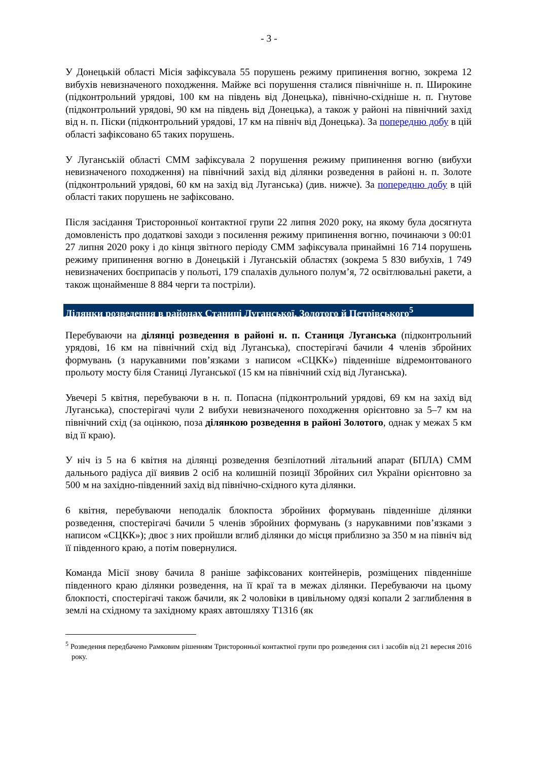- 3 -
У Донецькій області Місія зафіксувала 55 порушень режиму припинення вогню, зокрема 12 вибухів невизначеного походження. Майже всі порушення сталися північніше н. п. Широкине (підконтрольний урядові, 100 км на південь від Донецька), північно-східніше н. п. Гнутове (підконтрольний урядові, 90 км на південь від Донецька), а також у районі на північний захід від н. п. Піски (підконтрольний урядові, 17 км на північ від Донецька). За попередню добу в цій області зафіксовано 65 таких порушень.
У Луганській області СММ зафіксувала 2 порушення режиму припинення вогню (вибухи невизначеного походження) на північний захід від ділянки розведення в районі н. п. Золоте (підконтрольний урядові, 60 км на захід від Луганська) (див. нижче). За попередню добу в цій області таких порушень не зафіксовано.
Після засідання Тристоронньої контактної групи 22 липня 2020 року, на якому була досягнута домовленість про додаткові заходи з посилення режиму припинення вогню, починаючи з 00:01 27 липня 2020 року і до кінця звітного періоду СММ зафіксувала принаймні 16 714 порушень режиму припинення вогню в Донецькій і Луганській областях (зокрема 5 830 вибухів, 1 749 невизначених боєприпасів у польоті, 179 спалахів дульного полум’я, 72 освітлювальні ракети, а також щонайменше 8 884 черги та постріли).
Ділянки розведення в районах Станиці Луганської, Золотого й Петрівського<sup>5</sup>
Перебуваючи на ділянці розведення в районі н. п. Станиця Луганська (підконтрольний урядові, 16 км на північний схід від Луганська), спостерігачі бачили 4 членів збройних формувань (з нарукавними пов’язками з написом «СЦКК») південніше відремонтованого прольоту мосту біля Станиці Луганської (15 км на північний схід від Луганська).
Увечері 5 квітня, перебуваючи в н. п. Попасна (підконтрольний урядові, 69 км на захід від Луганська), спостерігачі чули 2 вибухи невизначеного походження орієнтовно за 5–7 км на північний схід (за оцінкою, поза ділянкою розведення в районі Золотого, однак у межах 5 км від її краю).
У ніч із 5 на 6 квітня на ділянці розведення безпілотний літальний апарат (БПЛА) СММ дальнього радіуса дії виявив 2 осіб на колишній позиції Збройних сил України орієнтовно за 500 м на західно-південний захід від північно-східного кута ділянки.
6 квітня, перебуваючи неподалік блокпоста збройних формувань південніше ділянки розведення, спостерігачі бачили 5 членів збройних формувань (з нарукавними пов’язками з написом «СЦКК»); двоє з них пройшли вглиб ділянки до місця приблизно за 350 м на північ від її південного краю, а потім повернулися.
Команда Місії знову бачила 8 раніше зафіксованих контейнерів, розміщених південніше південного краю ділянки розведення, на її краї та в межах ділянки. Перебуваючи на цьому блокпості, спостерігачі також бачили, як 2 чоловіки в цивільному одязі копали 2 заглиблення в землі на східному та західному краях автошляху Т1316 (як
<sup>5</sup> Розведення передбачено Рамковим рішенням Тристоронньої контактної групи про розведення сил і засобів від 21 вересня 2016 року.